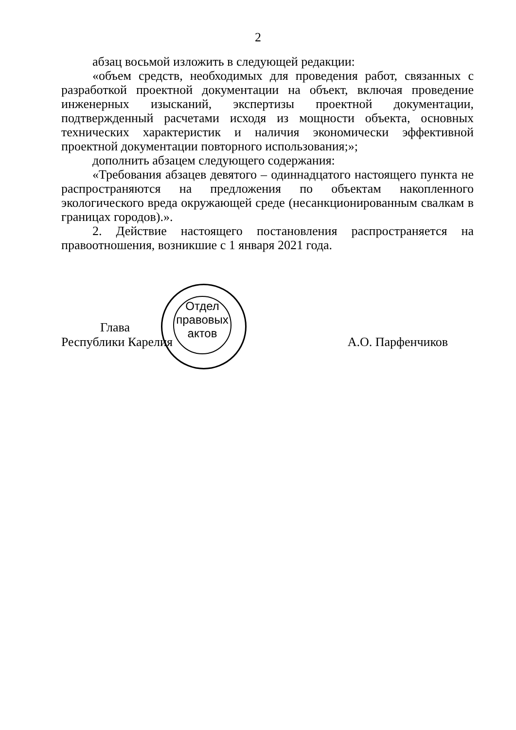2
абзац восьмой изложить в следующей редакции:
«объем средств, необходимых для проведения работ, связанных с разработкой проектной документации на объект, включая проведение инженерных изысканий, экспертизы проектной документации, подтвержденный расчетами исходя из мощности объекта, основных технических характеристик и наличия экономически эффективной проектной документации повторного использования;»;
дополнить абзацем следующего содержания:
«Требования абзацев девятого – одиннадцатого настоящего пункта не распространяются на предложения по объектам накопленного экологического вреда окружающей среде (несанкционированным свалкам в границах городов).».
2. Действие настоящего постановления распространяется на правоотношения, возникшие с 1 января 2021 года.
Глава
Республики Карелия А.О. Парфенчиков
Отдел правовых актов